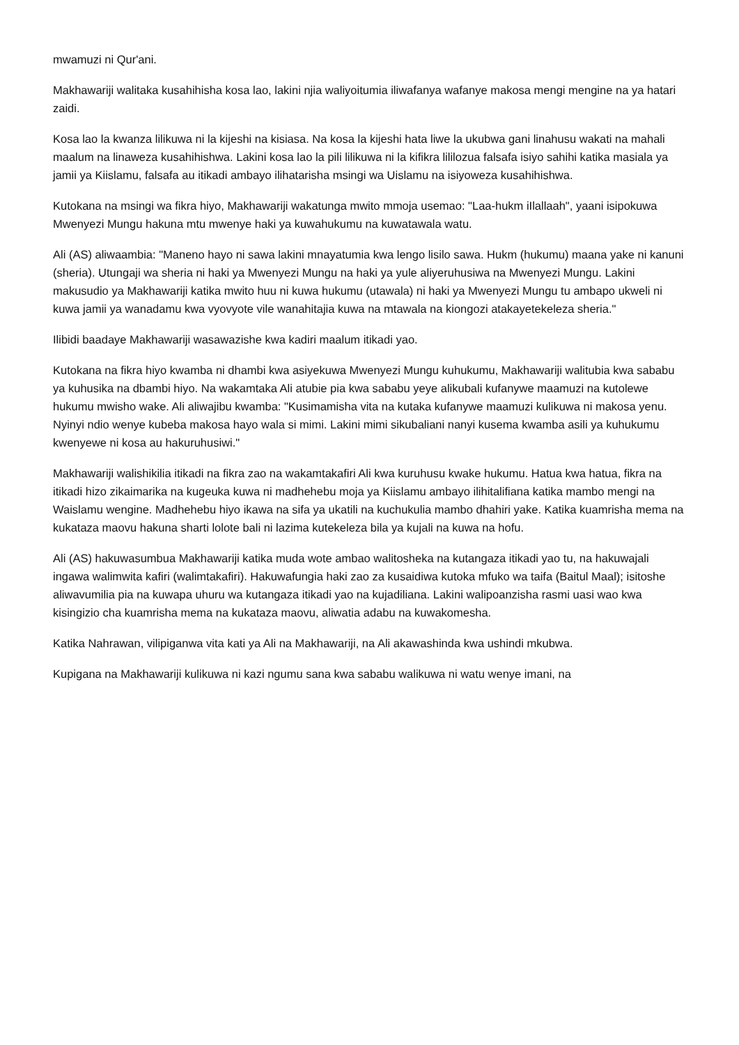mwamuzi ni Qur'ani.
Makhawariji walitaka kusahihisha kosa lao, lakini njia waliyoitumia iliwafanya wafanye makosa mengi mengine na ya hatari zaidi.
Kosa lao la kwanza lilikuwa ni la kijeshi na kisiasa. Na kosa la kijeshi hata liwe la ukubwa gani linahusu wakati na mahali maalum na linaweza kusahihishwa. Lakini kosa lao la pili lilikuwa ni la kifikra lililozua falsafa isiyo sahihi katika masiala ya jamii ya Kiislamu, falsafa au itikadi ambayo ilihatarisha msingi wa Uislamu na isiyoweza kusahihishwa.
Kutokana na msingi wa fikra hiyo, Makhawariji wakatunga mwito mmoja usemao: "Laa-hukm iIlallaah", yaani isipokuwa Mwenyezi Mungu hakuna mtu mwenye haki ya kuwahukumu na kuwatawala watu.
Ali (AS) aliwaambia: "Maneno hayo ni sawa lakini mnayatumia kwa lengo lisilo sawa. Hukm (hukumu) maana yake ni kanuni (sheria). Utungaji wa sheria ni haki ya Mwenyezi Mungu na haki ya yule aliyeruhusiwa na Mwenyezi Mungu. Lakini makusudio ya Makhawariji katika mwito huu ni kuwa hukumu (utawala) ni haki ya Mwenyezi Mungu tu ambapo ukweli ni kuwa jamii ya wanadamu kwa vyovyote vile wanahitajia kuwa na mtawala na kiongozi atakayetekeleza sheria."
Ilibidi baadaye Makhawariji wasawazishe kwa kadiri maalum itikadi yao.
Kutokana na fikra hiyo kwamba ni dhambi kwa asiyekuwa Mwenyezi Mungu kuhukumu, Makhawariji walitubia kwa sababu ya kuhusika na dbambi hiyo. Na wakamtaka Ali atubie pia kwa sababu yeye alikubali kufanywe maamuzi na kutolewe hukumu mwisho wake. Ali aliwajibu kwamba: "Kusimamisha vita na kutaka kufanywe maamuzi kulikuwa ni makosa yenu. Nyinyi ndio wenye kubeba makosa hayo wala si mimi. Lakini mimi sikubaliani nanyi kusema kwamba asili ya kuhukumu kwenyewe ni kosa au hakuruhusiwi."
Makhawariji walishikilia itikadi na fikra zao na wakamtakafiri Ali kwa kuruhusu kwake hukumu. Hatua kwa hatua, fikra na itikadi hizo zikaimarika na kugeuka kuwa ni madhehebu moja ya Kiislamu ambayo ilihitalifiana katika mambo mengi na Waislamu wengine. Madhehebu hiyo ikawa na sifa ya ukatili na kuchukulia mambo dhahiri yake. Katika kuamrisha mema na kukataza maovu hakuna sharti lolote bali ni lazima kutekeleza bila ya kujali na kuwa na hofu.
Ali (AS) hakuwasumbua Makhawariji katika muda wote ambao walitosheka na kutangaza itikadi yao tu, na hakuwajali ingawa walimwita kafiri (walimtakafiri). Hakuwafungia haki zao za kusaidiwa kutoka mfuko wa taifa (Baitul Maal); isitoshe aliwavumilia pia na kuwapa uhuru wa kutangaza itikadi yao na kujadiliana. Lakini walipoanzisha rasmi uasi wao kwa kisingizio cha kuamrisha mema na kukataza maovu, aliwatia adabu na kuwakomesha.
Katika Nahrawan, vilipiganwa vita kati ya Ali na Makhawariji, na Ali akawashinda kwa ushindi mkubwa.
Kupigana na Makhawariji kulikuwa ni kazi ngumu sana kwa sababu walikuwa ni watu wenye imani, na